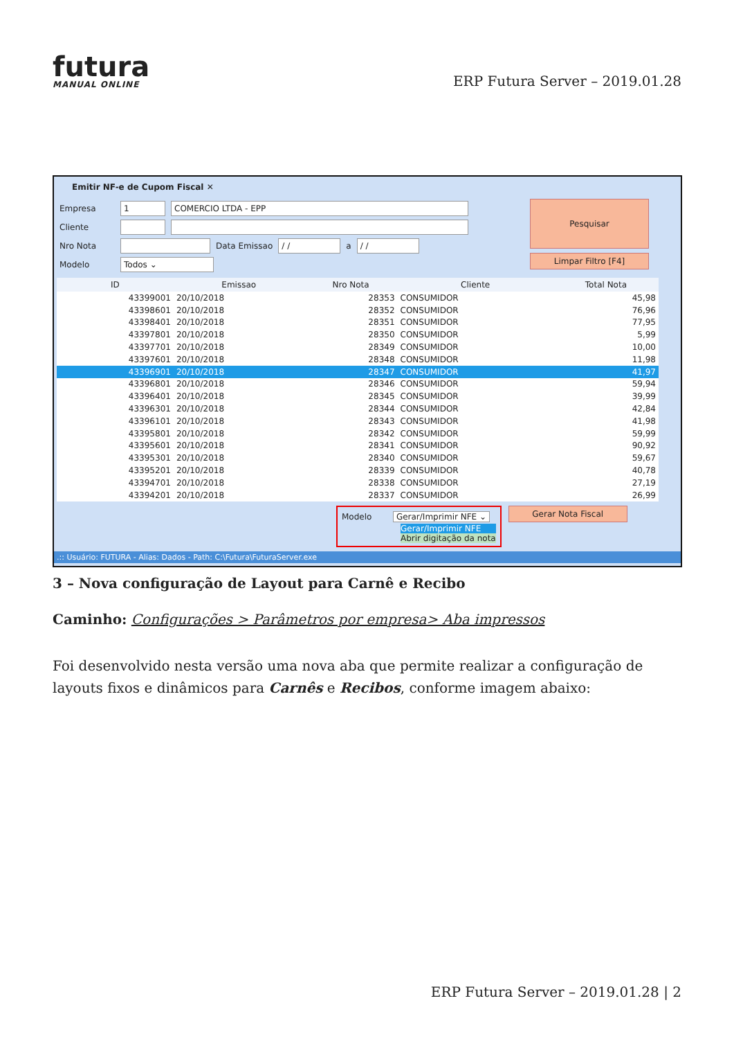futura
MANUAL ONLINE
ERP Futura Server – 2019.01.28
Emitir NF-e de Cupom Fiscal ✕
Empresa 1 COMERCIO LTDA - EPP
Cliente
Nro Nota Data Emissao / / a / /
Modelo Todos ⌄
Pesquisar
Limpar Filtro [F4]
| ID | Emissao | Nro Nota | Cliente | Total Nota |
| --- | --- | --- | --- | --- |
| 43399001 | 20/10/2018 | 28353 | CONSUMIDOR | 45,98 |
| 43398601 | 20/10/2018 | 28352 | CONSUMIDOR | 76,96 |
| 43398401 | 20/10/2018 | 28351 | CONSUMIDOR | 77,95 |
| 43397801 | 20/10/2018 | 28350 | CONSUMIDOR | 5,99 |
| 43397701 | 20/10/2018 | 28349 | CONSUMIDOR | 10,00 |
| 43397601 | 20/10/2018 | 28348 | CONSUMIDOR | 11,98 |
| 43396901 | 20/10/2018 | 28347 | CONSUMIDOR | 41,97 |
| 43396801 | 20/10/2018 | 28346 | CONSUMIDOR | 59,94 |
| 43396401 | 20/10/2018 | 28345 | CONSUMIDOR | 39,99 |
| 43396301 | 20/10/2018 | 28344 | CONSUMIDOR | 42,84 |
| 43396101 | 20/10/2018 | 28343 | CONSUMIDOR | 41,98 |
| 43395801 | 20/10/2018 | 28342 | CONSUMIDOR | 59,99 |
| 43395601 | 20/10/2018 | 28341 | CONSUMIDOR | 90,92 |
| 43395301 | 20/10/2018 | 28340 | CONSUMIDOR | 59,67 |
| 43395201 | 20/10/2018 | 28339 | CONSUMIDOR | 40,78 |
| 43394701 | 20/10/2018 | 28338 | CONSUMIDOR | 27,19 |
| 43394201 | 20/10/2018 | 28337 | CONSUMIDOR | 26,99 |
Modelo Gerar/Imprimir NFE ⌄
Gerar/Imprimir NFE
Abrir digitação da nota
Gerar Nota Fiscal
.:: Usuário: FUTURA - Alias: Dados - Path: C:\Futura\FuturaServer.exe
3 – Nova configuração de Layout para Carnê e Recibo
Caminho: Configurações > Parâmetros por empresa> Aba impressos
Foi desenvolvido nesta versão uma nova aba que permite realizar a configuração de layouts fixos e dinâmicos para Carnês e Recibos, conforme imagem abaixo:
ERP Futura Server – 2019.01.28 | 2